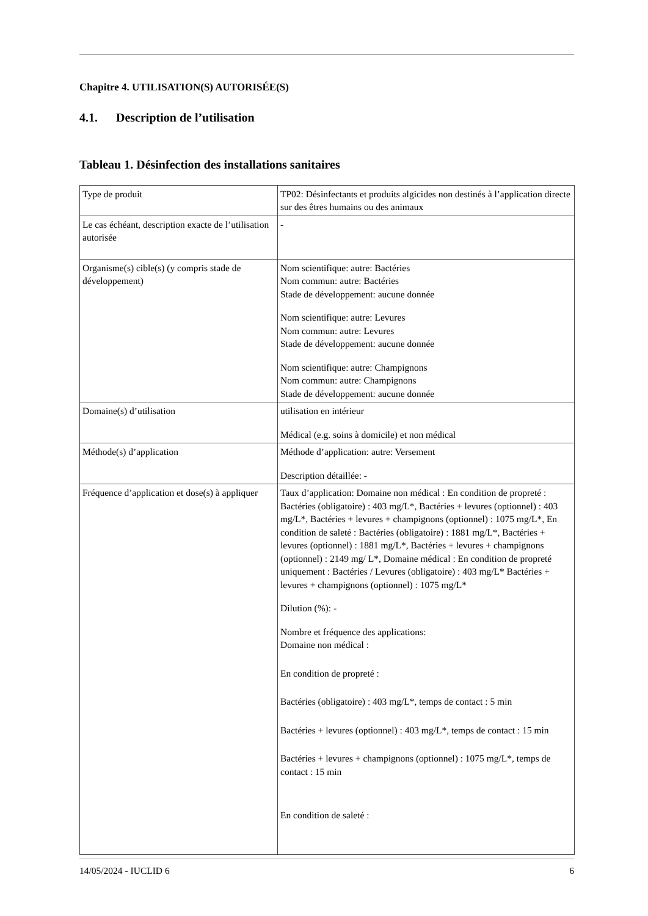Chapitre 4. UTILISATION(S) AUTORISÉE(S)
4.1. Description de l’utilisation
Tableau 1. Désinfection des installations sanitaires
| Type de produit | TP02: Désinfectants et produits algicides non destinés à l’application directe sur des êtres humains ou des animaux |
| Le cas échéant, description exacte de l’utilisation autorisée | - |
| Organisme(s) cible(s) (y compris stade de développement) | Nom scientifique: autre: Bactéries Nom commun: autre: Bactéries Stade de développement: aucune donnée Nom scientifique: autre: Levures Nom commun: autre: Levures Stade de développement: aucune donnée Nom scientifique: autre: Champignons Nom commun: autre: Champignons Stade de développement: aucune donnée |
| Domaine(s) d’utilisation | utilisation en intérieur Médical (e.g. soins à domicile) et non médical |
| Méthode(s) d’application | Méthode d’application: autre: Versement Description détaillée: - |
| Fréquence d’application et dose(s) à appliquer | Taux d’application: Domaine non médical : En condition de propreté : Bactéries (obligatoire) : 403 mg/L*, Bactéries + levures (optionnel) : 403 mg/L*, Bactéries + levures + champignons (optionnel) : 1075 mg/L*, En condition de saleté : Bactéries (obligatoire) : 1881 mg/L*, Bactéries + levures (optionnel) : 1881 mg/L*, Bactéries + levures + champignons (optionnel) : 2149 mg/ L*, Domaine médical : En condition de propreté uniquement : Bactéries / Levures (obligatoire) : 403 mg/L* Bactéries + levures + champignons (optionnel) : 1075 mg/L* Dilution (%): - Nombre et fréquence des applications: Domaine non médical : En condition de propreté : Bactéries (obligatoire) : 403 mg/L*, temps de contact : 5 min Bactéries + levures (optionnel) : 403 mg/L*, temps de contact : 15 min Bactéries + levures + champignons (optionnel) : 1075 mg/L*, temps de contact : 15 min En condition de saleté : |
14/05/2024 - IUCLID 6 6